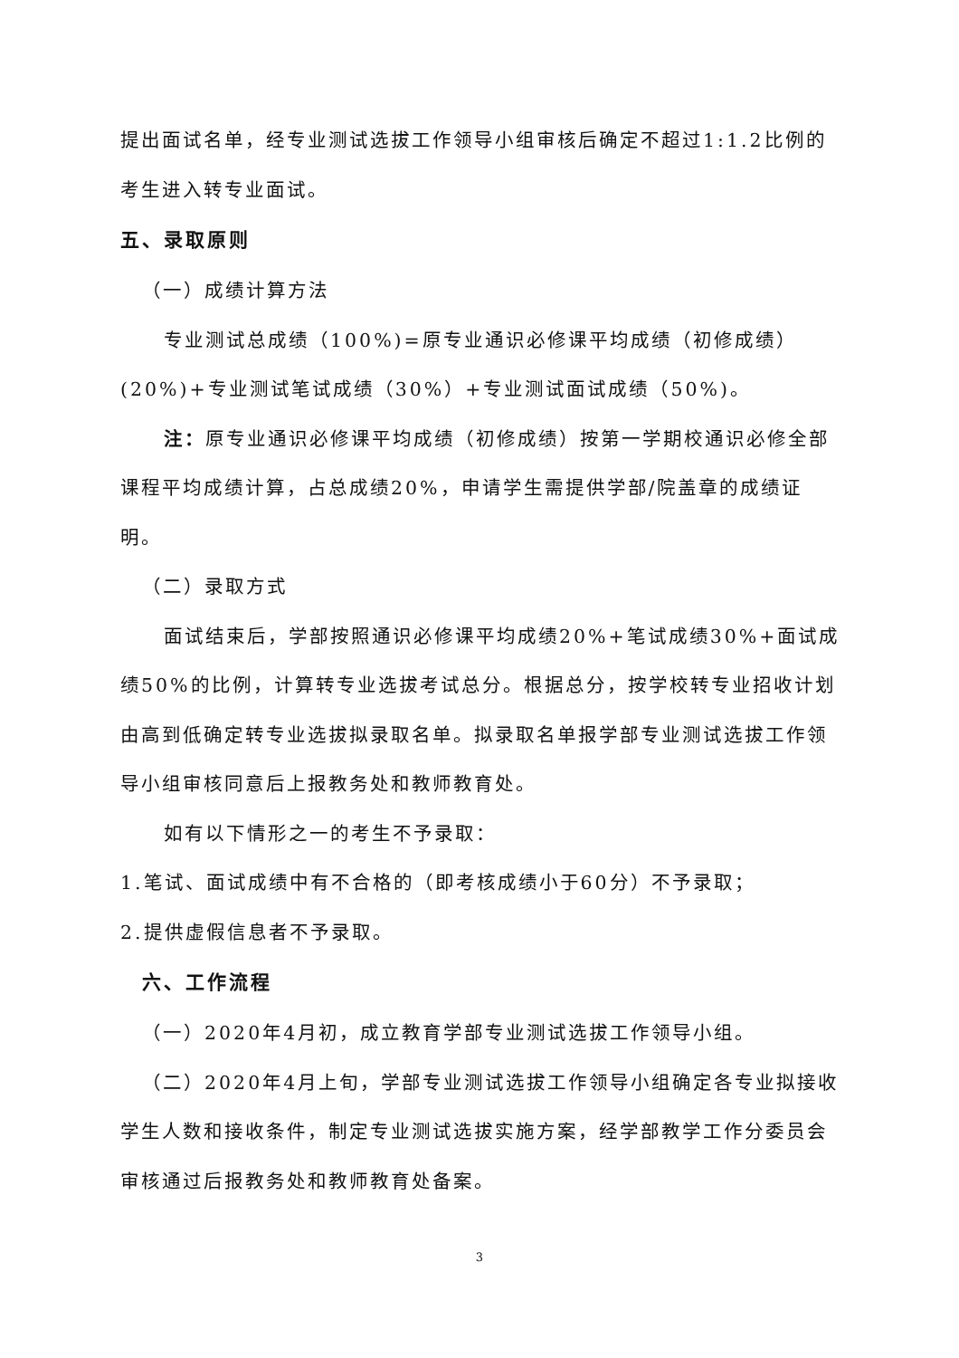提出面试名单，经专业测试选拔工作领导小组审核后确定不超过1:1.2比例的考生进入转专业面试。
五、录取原则
（一）成绩计算方法
专业测试总成绩（100%)=原专业通识必修课平均成绩（初修成绩）(20%)+专业测试笔试成绩（30%）+专业测试面试成绩（50%)。
注：原专业通识必修课平均成绩（初修成绩）按第一学期校通识必修全部课程平均成绩计算，占总成绩20%，申请学生需提供学部/院盖章的成绩证明。
（二）录取方式
面试结束后，学部按照通识必修课平均成绩20%+笔试成绩30%+面试成绩50%的比例，计算转专业选拔考试总分。根据总分，按学校转专业招收计划由高到低确定转专业选拔拟录取名单。拟录取名单报学部专业测试选拔工作领导小组审核同意后上报教务处和教师教育处。
如有以下情形之一的考生不予录取：
1.笔试、面试成绩中有不合格的（即考核成绩小于60分）不予录取；
2.提供虚假信息者不予录取。
六、工作流程
（一）2020年4月初，成立教育学部专业测试选拔工作领导小组。
（二）2020年4月上旬，学部专业测试选拔工作领导小组确定各专业拟接收学生人数和接收条件，制定专业测试选拔实施方案，经学部教学工作分委员会审核通过后报教务处和教师教育处备案。
3